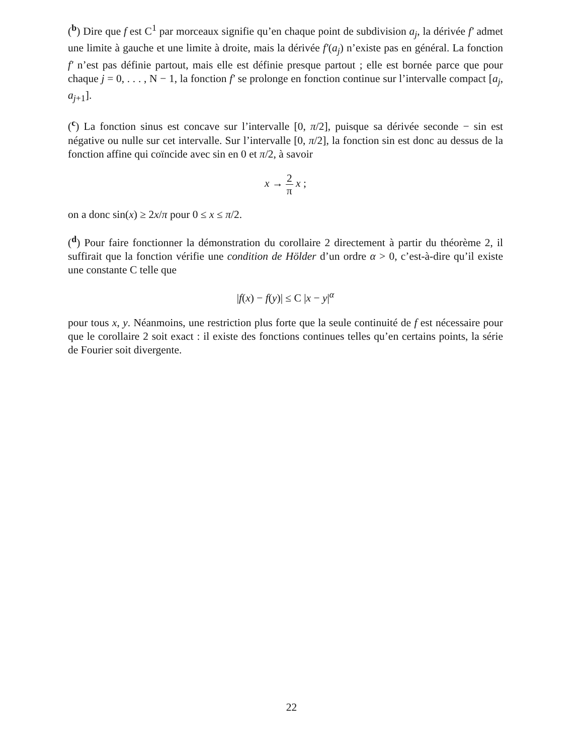(<sup>b</sup>) Dire que f est C<sup>1</sup> par morceaux signifie qu’en chaque point de subdivision a<sub>j</sub>, la dérivée f′ admet une limite à gauche et une limite à droite, mais la dérivée f′(a<sub>j</sub>) n’existe pas en général. La fonction f′ n’est pas définie partout, mais elle est définie presque partout ; elle est bornée parce que pour chaque j = 0, . . . , N − 1, la fonction f′ se prolonge en fonction continue sur l’intervalle compact [a<sub>j</sub>, a<sub>j+1</sub>].
(<sup>c</sup>) La fonction sinus est concave sur l’intervalle [0, π/2], puisque sa dérivée seconde − sin est négative ou nulle sur cet intervalle. Sur l’intervalle [0, π/2], la fonction sin est donc au dessus de la fonction affine qui coïncide avec sin en 0 et π/2, à savoir
x → 2 π x ;
on a donc sin(x) ≥ 2x/π pour 0 ≤ x ≤ π/2.
(<sup>d</sup>) Pour faire fonctionner la démonstration du corollaire 2 directement à partir du théorème 2, il suffirait que la fonction vérifie une condition de Hölder d’un ordre α > 0, c’est-à-dire qu’il existe une constante C telle que
|f(x) − f(y)| ≤ C |x − y|<sup>α</sup>
pour tous x, y. Néanmoins, une restriction plus forte que la seule continuité de f est nécessaire pour que le corollaire 2 soit exact : il existe des fonctions continues telles qu’en certains points, la série de Fourier soit divergente.
22